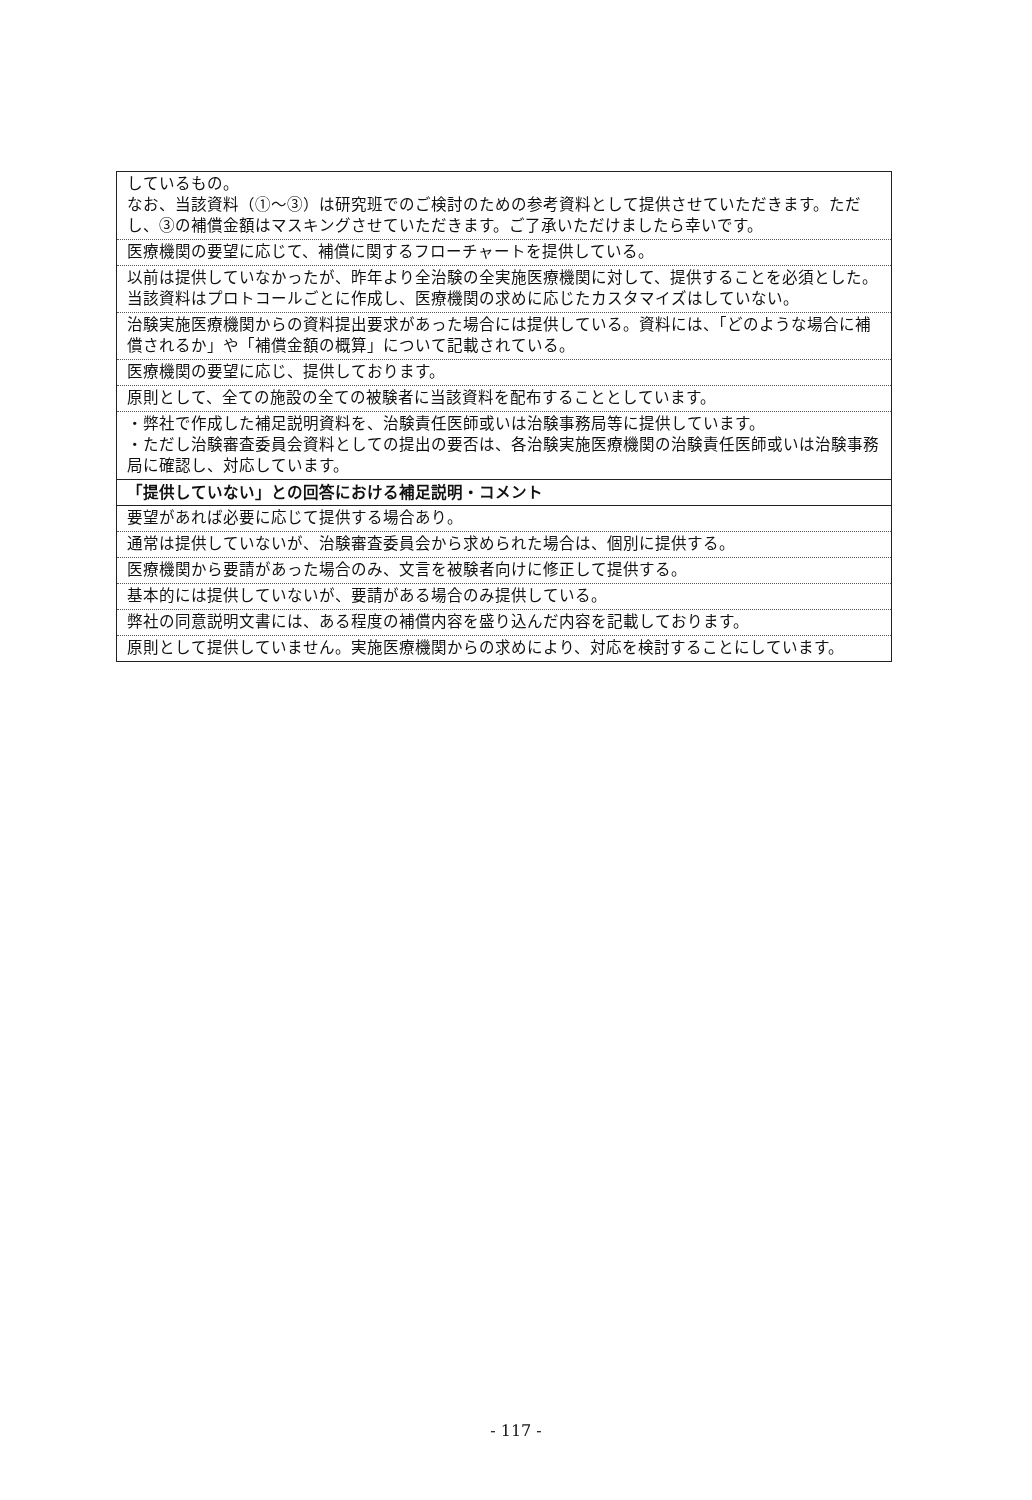| しているもの。 なお、当該資料（①～③）は研究班でのご検討のための参考資料として提供させていただきます。ただし、③の補償金額はマスキングさせていただきます。ご了承いただけましたら幸いです。 |
| 医療機関の要望に応じて、補償に関するフローチャートを提供している。 |
| 以前は提供していなかったが、昨年より全治験の全実施医療機関に対して、提供することを必須とした。当該資料はプロトコールごとに作成し、医療機関の求めに応じたカスタマイズはしていない。 |
| 治験実施医療機関からの資料提出要求があった場合には提供している。資料には、「どのような場合に補償されるか」や「補償金額の概算」について記載されている。 |
| 医療機関の要望に応じ、提供しております。 |
| 原則として、全ての施設の全ての被験者に当該資料を配布することとしています。 |
| ・弊社で作成した補足説明資料を、治験責任医師或いは治験事務局等に提供しています。 ・ただし治験審査委員会資料としての提出の要否は、各治験実施医療機関の治験責任医師或いは治験事務局に確認し、対応しています。 |
| 「提供していない」との回答における補足説明・コメント |
| 要望があれば必要に応じて提供する場合あり。 |
| 通常は提供していないが、治験審査委員会から求められた場合は、個別に提供する。 |
| 医療機関から要請があった場合のみ、文言を被験者向けに修正して提供する。 |
| 基本的には提供していないが、要請がある場合のみ提供している。 |
| 弊社の同意説明文書には、ある程度の補償内容を盛り込んだ内容を記載しております。 |
| 原則として提供していません。実施医療機関からの求めにより、対応を検討することにしています。 |
- 117 -